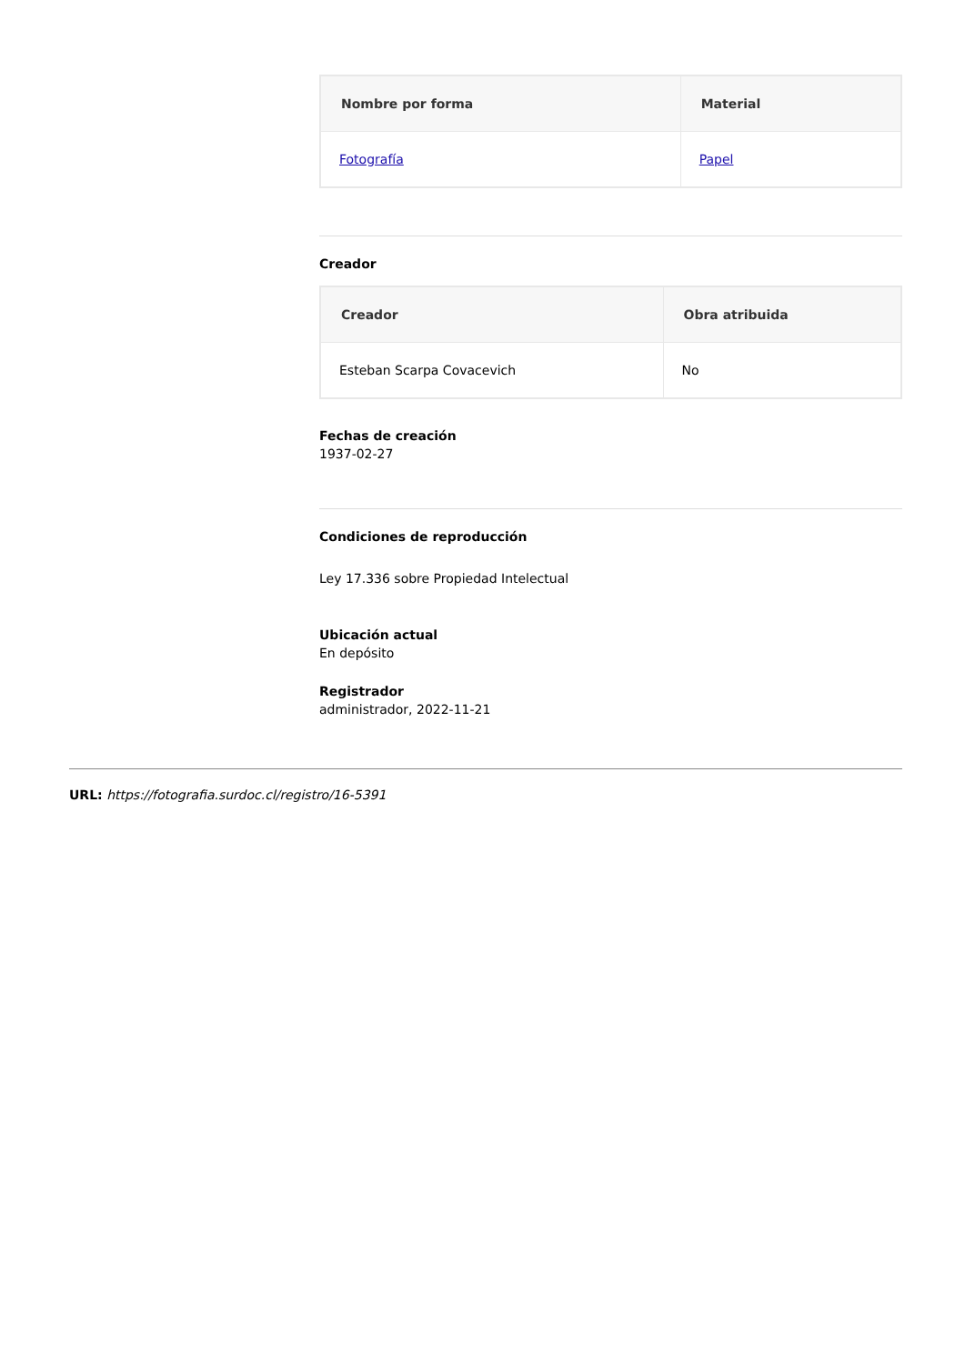| Nombre por forma | Material |
| --- | --- |
| Fotografía | Papel |
Creador
| Creador | Obra atribuida |
| --- | --- |
| Esteban Scarpa Covacevich | No |
Fechas de creación
1937-02-27
Condiciones de reproducción
Ley 17.336 sobre Propiedad Intelectual
Ubicación actual
En depósito
Registrador
administrador, 2022-11-21
URL: https://fotografia.surdoc.cl/registro/16-5391